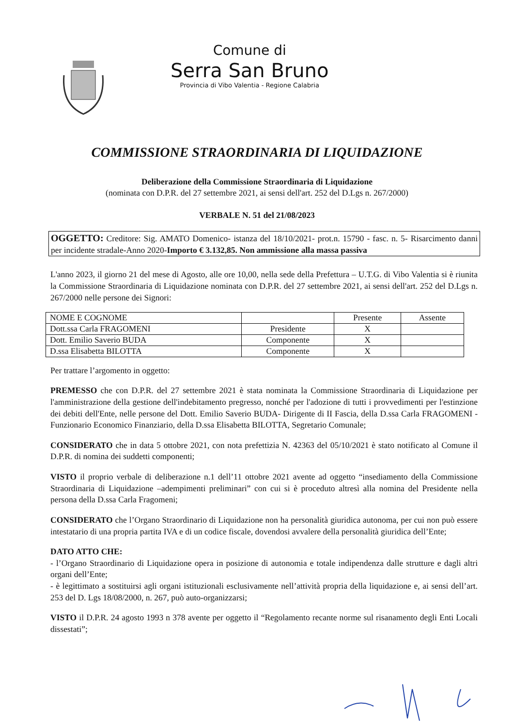Comune di
Serra San Bruno
Provincia di Vibo Valentia - Regione Calabria
COMMISSIONE STRAORDINARIA DI LIQUIDAZIONE
Deliberazione della Commissione Straordinaria di Liquidazione
(nominata con D.P.R. del 27 settembre 2021, ai sensi dell'art. 252 del D.Lgs n. 267/2000)
VERBALE N. 51 del 21/08/2023
OGGETTO: Creditore: Sig. AMATO Domenico- istanza del 18/10/2021- prot.n. 15790 - fasc. n. 5- Risarcimento danni per incidente stradale-Anno 2020-Importo € 3.132,85. Non ammissione alla massa passiva
L'anno 2023, il giorno 21 del mese di Agosto, alle ore 10,00, nella sede della Prefettura – U.T.G. di Vibo Valentia si è riunita la Commissione Straordinaria di Liquidazione nominata con D.P.R. del 27 settembre 2021, ai sensi dell'art. 252 del D.Lgs n. 267/2000 nelle persone dei Signori:
| NOME E COGNOME | | Presente | Assente |
| Dott.ssa Carla FRAGOMENI | Presidente | X | |
| Dott. Emilio Saverio BUDA | Componente | X | |
| D.ssa Elisabetta BILOTTA | Componente | X | |
Per trattare l’argomento in oggetto:
PREMESSO che con D.P.R. del 27 settembre 2021 è stata nominata la Commissione Straordinaria di Liquidazione per l'amministrazione della gestione dell'indebitamento pregresso, nonché per l'adozione di tutti i provvedimenti per l'estinzione dei debiti dell'Ente, nelle persone del Dott. Emilio Saverio BUDA- Dirigente di II Fascia, della D.ssa Carla FRAGOMENI -Funzionario Economico Finanziario, della D.ssa Elisabetta BILOTTA, Segretario Comunale;
CONSIDERATO che in data 5 ottobre 2021, con nota prefettizia N. 42363 del 05/10/2021 è stato notificato al Comune il D.P.R. di nomina dei suddetti componenti;
VISTO il proprio verbale di deliberazione n.1 dell’11 ottobre 2021 avente ad oggetto “insediamento della Commissione Straordinaria di Liquidazione –adempimenti preliminari” con cui si è proceduto altresì alla nomina del Presidente nella persona della D.ssa Carla Fragomeni;
CONSIDERATO che l’Organo Straordinario di Liquidazione non ha personalità giuridica autonoma, per cui non può essere intestatario di una propria partita IVA e di un codice fiscale, dovendosi avvalere della personalità giuridica dell’Ente;
DATO ATTO CHE:
- l’Organo Straordinario di Liquidazione opera in posizione di autonomia e totale indipendenza dalle strutture e dagli altri organi dell’Ente;
- è legittimato a sostituirsi agli organi istituzionali esclusivamente nell’attività propria della liquidazione e, ai sensi dell’art. 253 del D. Lgs 18/08/2000, n. 267, può auto-organizzarsi;
VISTO il D.P.R. 24 agosto 1993 n 378 avente per oggetto il “Regolamento recante norme sul risanamento degli Enti Locali dissestati”;